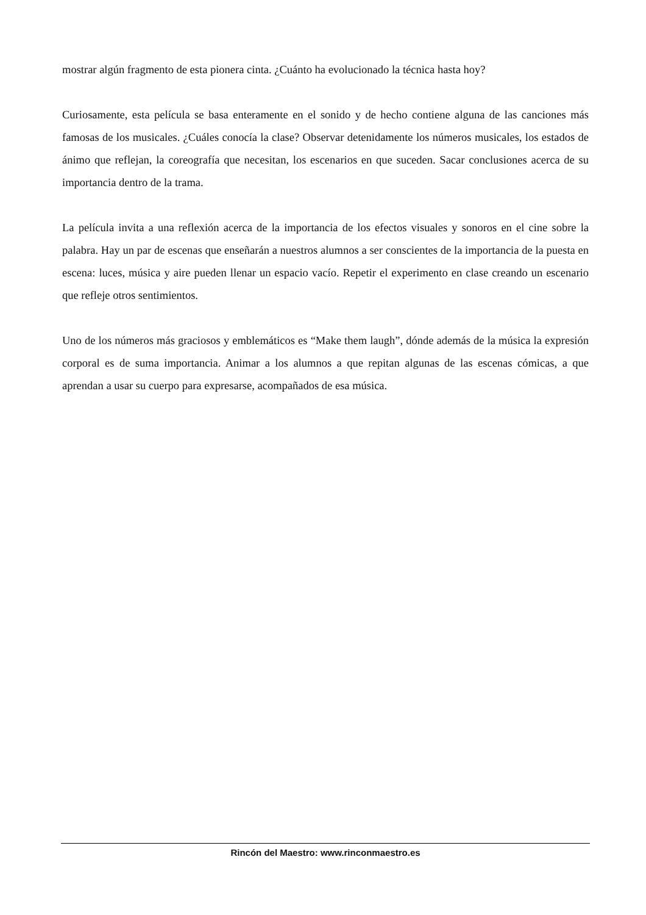mostrar algún fragmento de esta pionera cinta. ¿Cuánto ha evolucionado la técnica hasta hoy?
Curiosamente, esta película se basa enteramente en el sonido y de hecho contiene alguna de las canciones más famosas de los musicales. ¿Cuáles conocía la clase? Observar detenidamente los números musicales, los estados de ánimo que reflejan, la coreografía que necesitan, los escenarios en que suceden. Sacar conclusiones acerca de su importancia dentro de la trama.
La película invita a una reflexión acerca de la importancia de los efectos visuales y sonoros en el cine sobre la palabra. Hay un par de escenas que enseñarán a nuestros alumnos a ser conscientes de la importancia de la puesta en escena: luces, música y aire pueden llenar un espacio vacío. Repetir el experimento en clase creando un escenario que refleje otros sentimientos.
Uno de los números más graciosos y emblemáticos es “Make them laugh”, dónde además de la música la expresión corporal es de suma importancia. Animar a los alumnos a que repitan algunas de las escenas cómicas, a que aprendan a usar su cuerpo para expresarse, acompañados de esa música.
Rincón del Maestro: www.rinconmaestro.es